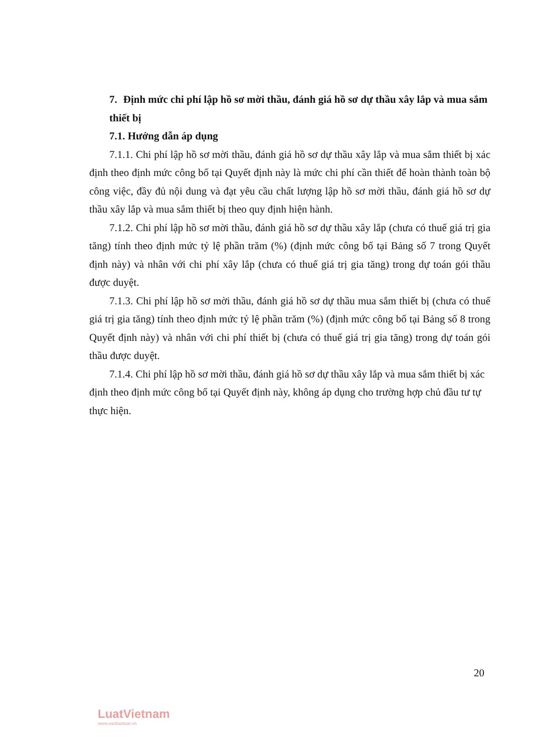7. Định mức chi phí lập hồ sơ mời thầu, đánh giá hồ sơ dự thầu xây lắp và mua sắm thiết bị
7.1. Hướng dẫn áp dụng
7.1.1. Chi phí lập hồ sơ mời thầu, đánh giá hồ sơ dự thầu xây lắp và mua sắm thiết bị xác định theo định mức công bố tại Quyết định này là mức chi phí cần thiết để hoàn thành toàn bộ công việc, đầy đủ nội dung và đạt yêu cầu chất lượng lập hồ sơ mời thầu, đánh giá hồ sơ dự thầu xây lắp và mua sắm thiết bị theo quy định hiện hành.
7.1.2. Chi phí lập hồ sơ mời thầu, đánh giá hồ sơ dự thầu xây lắp (chưa có thuế giá trị gia tăng) tính theo định mức tỷ lệ phần trăm (%) (định mức công bố tại Bảng số 7 trong Quyết định này) và nhân với chi phí xây lắp (chưa có thuế giá trị gia tăng) trong dự toán gói thầu được duyệt.
7.1.3. Chi phí lập hồ sơ mời thầu, đánh giá hồ sơ dự thầu mua sắm thiết bị (chưa có thuế giá trị gia tăng) tính theo định mức tỷ lệ phần trăm (%) (định mức công bố tại Bảng số 8 trong Quyết định này) và nhân với chi phí thiết bị (chưa có thuế giá trị gia tăng) trong dự toán gói thầu được duyệt.
7.1.4. Chi phí lập hồ sơ mời thầu, đánh giá hồ sơ dự thầu xây lắp và mua sắm thiết bị xác định theo định mức công bố tại Quyết định này, không áp dụng cho trường hợp chủ đầu tư tự thực hiện.
20
LuatVietnam
www.vanbanluat.vn